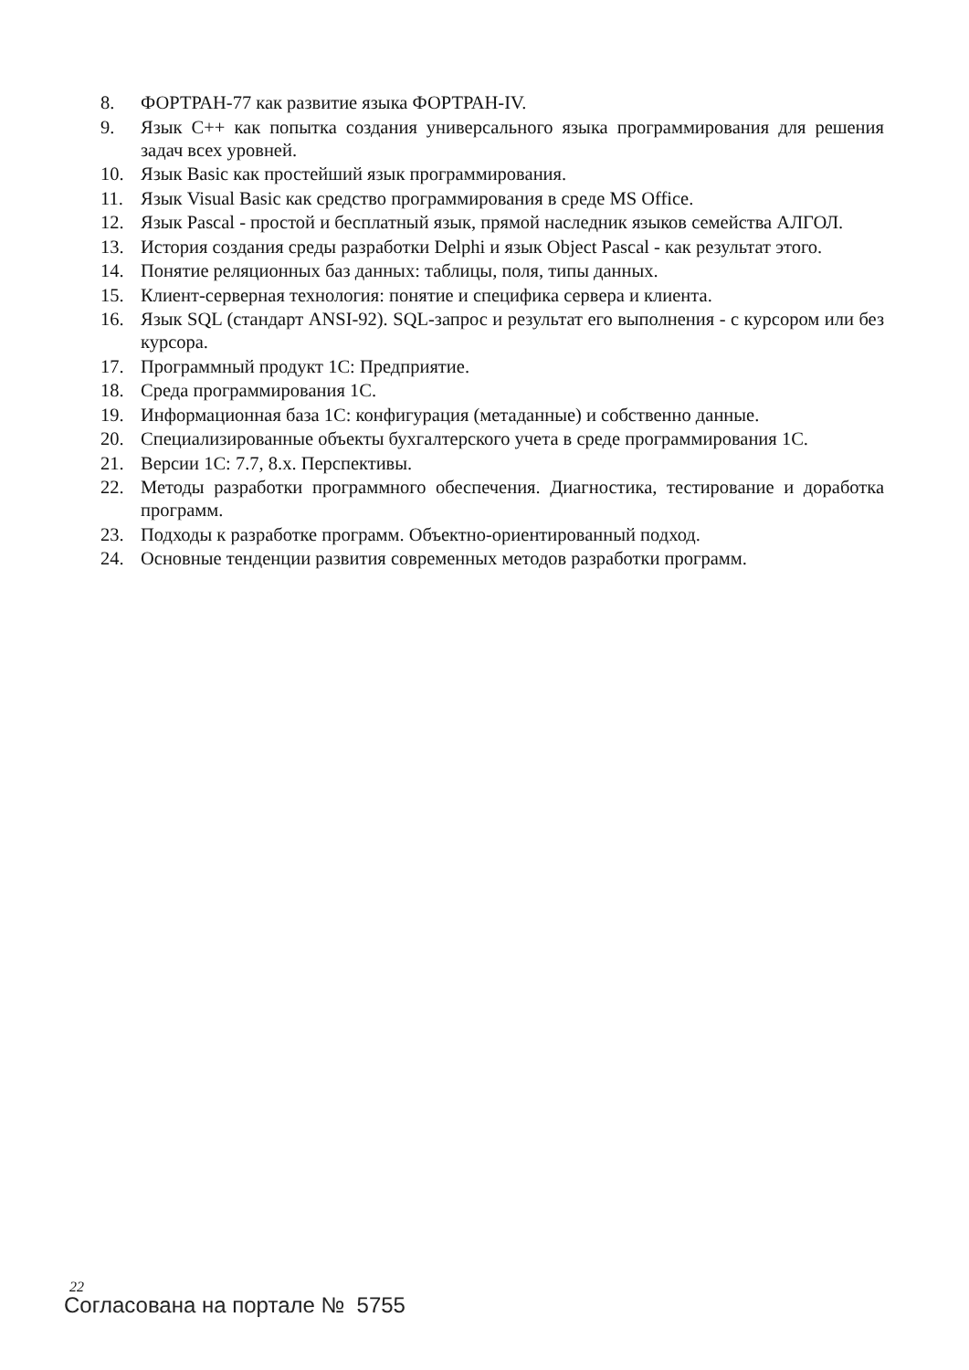8. ФОРТРАН-77 как развитие языка ФОРТРАН-IV.
9. Язык С++ как попытка создания универсального языка программирования для решения задач всех уровней.
10. Язык Basic как простейший язык программирования.
11. Язык Visual Basic как средство программирования в среде MS Office.
12. Язык Pascal - простой и бесплатный язык, прямой наследник языков семейства АЛГОЛ.
13. История создания среды разработки Delphi и язык Object Pascal - как результат этого.
14. Понятие реляционных баз данных: таблицы, поля, типы данных.
15. Клиент-серверная технология: понятие и специфика сервера и клиента.
16. Язык SQL (стандарт ANSI-92). SQL-запрос и результат его выполнения - с курсором или без курсора.
17. Программный продукт 1С: Предприятие.
18. Среда программирования 1С.
19. Информационная база 1С: конфигурация (метаданные) и собственно данные.
20. Специализированные объекты бухгалтерского учета в среде программирования 1С.
21. Версии 1С: 7.7, 8.х. Перспективы.
22. Методы разработки программного обеспечения. Диагностика, тестирование и доработка программ.
23. Подходы к разработке программ. Объектно-ориентированный подход.
24. Основные тенденции развития современных методов разработки программ.
22
Согласована на портале № 5755